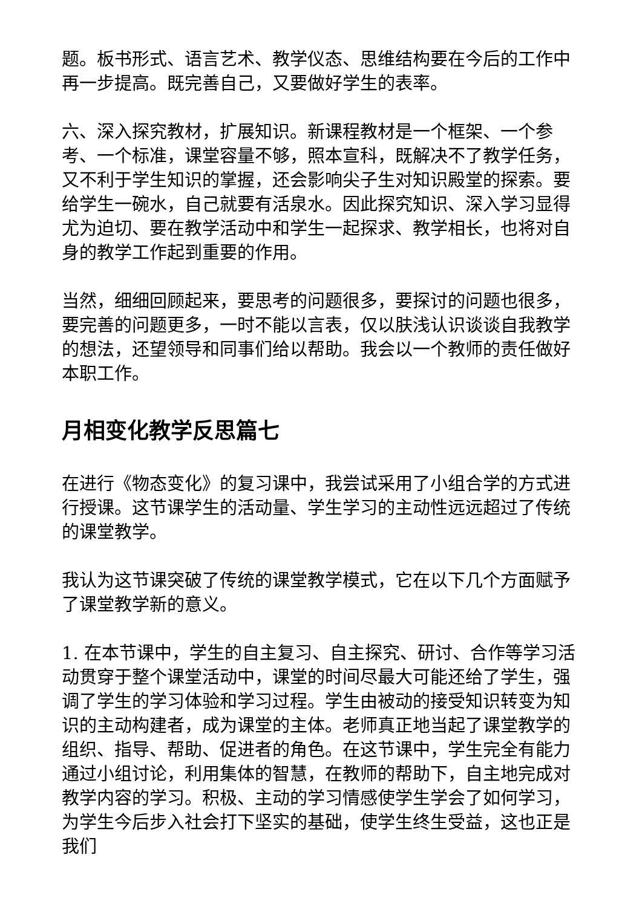题。板书形式、语言艺术、教学仪态、思维结构要在今后的工作中再一步提高。既完善自己，又要做好学生的表率。
六、深入探究教材，扩展知识。新课程教材是一个框架、一个参考、一个标准，课堂容量不够，照本宣科，既解决不了教学任务，又不利于学生知识的掌握，还会影响尖子生对知识殿堂的探索。要给学生一碗水，自己就要有活泉水。因此探究知识、深入学习显得尤为迫切、要在教学活动中和学生一起探求、教学相长，也将对自身的教学工作起到重要的作用。
当然，细细回顾起来，要思考的问题很多，要探讨的问题也很多，要完善的问题更多，一时不能以言表，仅以肤浅认识谈谈自我教学的想法，还望领导和同事们给以帮助。我会以一个教师的责任做好本职工作。
月相变化教学反思篇七
在进行《物态变化》的复习课中，我尝试采用了小组合学的方式进行授课。这节课学生的活动量、学生学习的主动性远远超过了传统的课堂教学。
我认为这节课突破了传统的课堂教学模式，它在以下几个方面赋予了课堂教学新的意义。
1. 在本节课中，学生的自主复习、自主探究、研讨、合作等学习活动贯穿于整个课堂活动中，课堂的时间尽最大可能还给了学生，强调了学生的学习体验和学习过程。学生由被动的接受知识转变为知识的主动构建者，成为课堂的主体。老师真正地当起了课堂教学的组织、指导、帮助、促进者的角色。在这节课中，学生完全有能力通过小组讨论，利用集体的智慧，在教师的帮助下，自主地完成对教学内容的学习。积极、主动的学习情感使学生学会了如何学习，为学生今后步入社会打下坚实的基础，使学生终生受益，这也正是我们